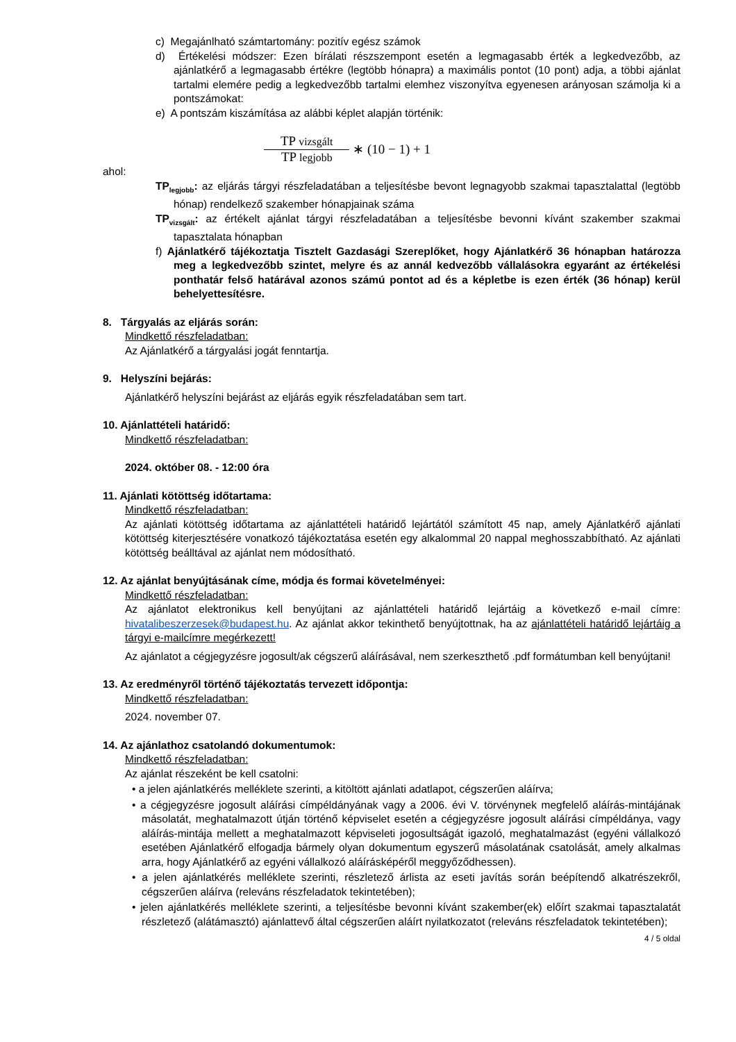c) Megajánlható számtartomány: pozitív egész számok
d) Értékelési módszer: Ezen bírálati részszempont esetén a legmagasabb érték a legkedvezőbb, az ajánlatkérő a legmagasabb értékre (legtöbb hónapra) a maximális pontot (10 pont) adja, a többi ajánlat tartalmi elemére pedig a legkedvezőbb tartalmi elemhez viszonyítva egyenesen arányosan számolja ki a pontszámokat:
e) A pontszám kiszámítása az alábbi képlet alapján történik:
TP vizsgált TP legjobb ∗ (10 − 1) + 1
ahol:
TP<sub>legjobb</sub>: az eljárás tárgyi részfeladatában a teljesítésbe bevont legnagyobb szakmai tapasztalattal (legtöbb hónap) rendelkező szakember hónapjainak száma
TP<sub>vizsgált</sub>: az értékelt ajánlat tárgyi részfeladatában a teljesítésbe bevonni kívánt szakember szakmai tapasztalata hónapban
f) Ajánlatkérő tájékoztatja Tisztelt Gazdasági Szereplőket, hogy Ajánlatkérő 36 hónapban határozza meg a legkedvezőbb szintet, melyre és az annál kedvezőbb vállalásokra egyaránt az értékelési ponthatár felső határával azonos számú pontot ad és a képletbe is ezen érték (36 hónap) kerül behelyettesítésre.
8. Tárgyalás az eljárás során:
Mindkettő részfeladatban:
Az Ajánlatkérő a tárgyalási jogát fenntartja.
9. Helyszíni bejárás:
Ajánlatkérő helyszíni bejárást az eljárás egyik részfeladatában sem tart.
10. Ajánlattételi határidő:
Mindkettő részfeladatban:
2024. október 08. - 12:00 óra
11. Ajánlati kötöttség időtartama:
Mindkettő részfeladatban:
Az ajánlati kötöttség időtartama az ajánlattételi határidő lejártától számított 45 nap, amely Ajánlatkérő ajánlati kötöttség kiterjesztésére vonatkozó tájékoztatása esetén egy alkalommal 20 nappal meghosszabbítható. Az ajánlati kötöttség beálltával az ajánlat nem módosítható.
12. Az ajánlat benyújtásának címe, módja és formai követelményei:
Mindkettő részfeladatban:
Az ajánlatot elektronikus kell benyújtani az ajánlattételi határidő lejártáig a következő e-mail címre: hivatalibeszerzesek@budapest.hu. Az ajánlat akkor tekinthető benyújtottnak, ha az ajánlattételi határidő lejártáig a tárgyi e-mailcímre megérkezett!
Az ajánlatot a cégjegyzésre jogosult/ak cégszerű aláírásával, nem szerkeszthető .pdf formátumban kell benyújtani!
13. Az eredményről történő tájékoztatás tervezett időpontja:
Mindkettő részfeladatban:
2024. november 07.
14. Az ajánlathoz csatolandó dokumentumok:
Mindkettő részfeladatban:
Az ajánlat részeként be kell csatolni:
• a jelen ajánlatkérés melléklete szerinti, a kitöltött ajánlati adatlapot, cégszerűen aláírva;
• a cégjegyzésre jogosult aláírási címpéldányának vagy a 2006. évi V. törvénynek megfelelő aláírás-mintájának másolatát, meghatalmazott útján történő képviselet esetén a cégjegyzésre jogosult aláírási címpéldánya, vagy aláírás-mintája mellett a meghatalmazott képviseleti jogosultságát igazoló, meghatalmazást (egyéni vállalkozó esetében Ajánlatkérő elfogadja bármely olyan dokumentum egyszerű másolatának csatolását, amely alkalmas arra, hogy Ajánlatkérő az egyéni vállalkozó aláírásképéről meggyőződhessen).
• a jelen ajánlatkérés melléklete szerinti, részletező árlista az eseti javítás során beépítendő alkatrészekről, cégszerűen aláírva (releváns részfeladatok tekintetében);
• jelen ajánlatkérés melléklete szerinti, a teljesítésbe bevonni kívánt szakember(ek) előírt szakmai tapasztalatát részletező (alátámasztó) ajánlattevő által cégszerűen aláírt nyilatkozatot (releváns részfeladatok tekintetében);
4 / 5 oldal